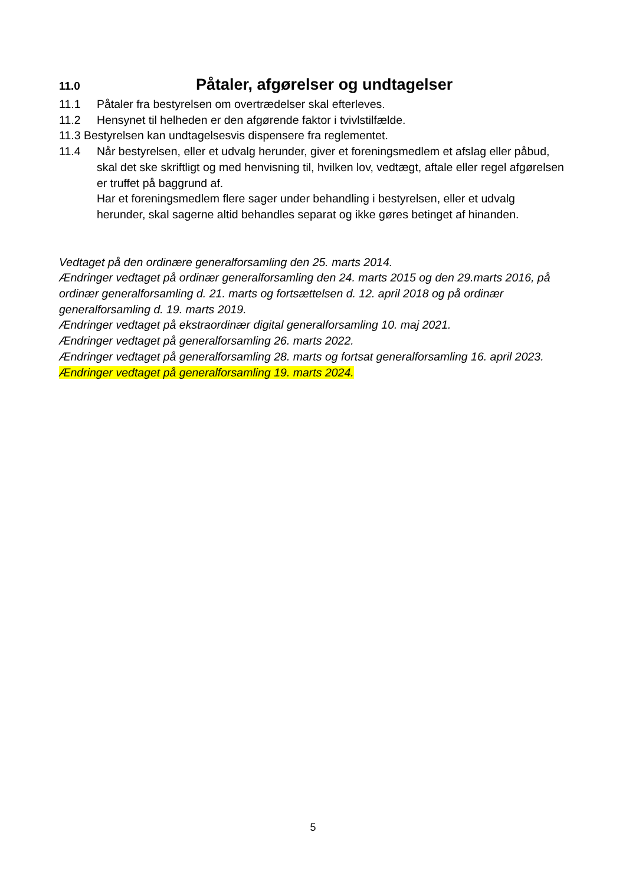11.0 Påtaler, afgørelser og undtagelser
11.1 Påtaler fra bestyrelsen om overtrædelser skal efterleves.
11.2 Hensynet til helheden er den afgørende faktor i tvivlstilfælde.
11.3 Bestyrelsen kan undtagelsesvis dispensere fra reglementet.
11.4 Når bestyrelsen, eller et udvalg herunder, giver et foreningsmedlem et afslag eller påbud, skal det ske skriftligt og med henvisning til, hvilken lov, vedtægt, aftale eller regel afgørelsen er truffet på baggrund af.
Har et foreningsmedlem flere sager under behandling i bestyrelsen, eller et udvalg herunder, skal sagerne altid behandles separat og ikke gøres betinget af hinanden.
Vedtaget på den ordinære generalforsamling den 25. marts 2014.
Ændringer vedtaget på ordinær generalforsamling den 24. marts 2015 og den 29.marts 2016, på ordinær generalforsamling d. 21. marts og fortsættelsen d. 12. april 2018 og på ordinær generalforsamling d. 19. marts 2019.
Ændringer vedtaget på ekstraordinær digital generalforsamling 10. maj 2021.
Ændringer vedtaget på generalforsamling 26. marts 2022.
Ændringer vedtaget på generalforsamling 28. marts og fortsat generalforsamling 16. april 2023.
Ændringer vedtaget på generalforsamling 19. marts 2024.
5